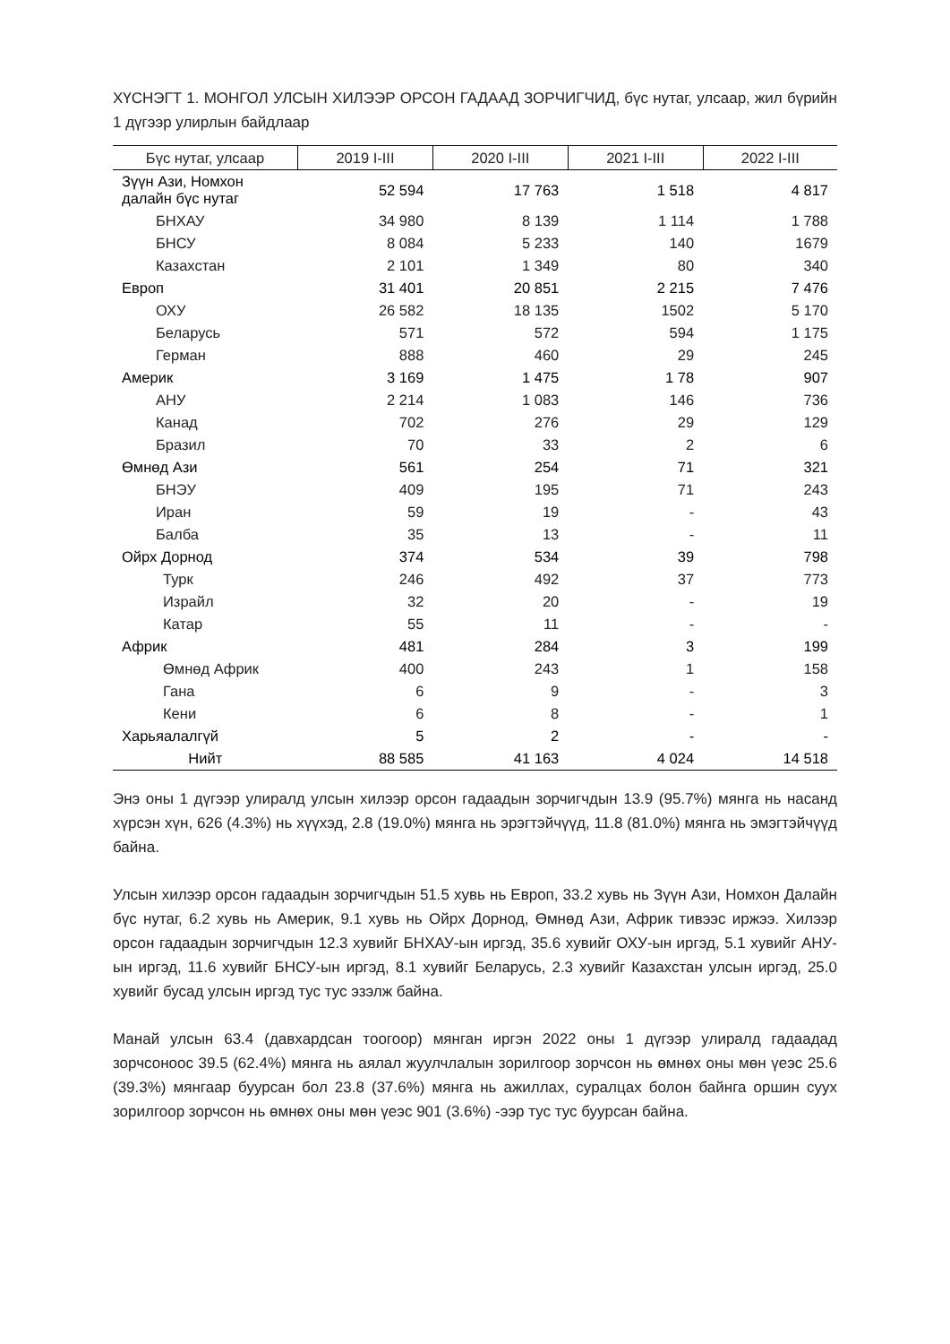ХҮСНЭГТ 1. МОНГОЛ УЛСЫН ХИЛЭЭР ОРСОН ГАДААД ЗОРЧИГЧИД, бүс нутаг, улсаар, жил бүрийн 1 дүгээр улирлын байдлаар
| Бүс нутаг, улсаар | 2019 I-III | 2020 I-III | 2021 I-III | 2022 I-III |
| --- | --- | --- | --- | --- |
| Зүүн Ази, Номхон далайн бүс нутаг | 52 594 | 17 763 | 1 518 | 4 817 |
| БНХАУ | 34 980 | 8 139 | 1 114 | 1 788 |
| БНСУ | 8 084 | 5 233 | 140 | 1679 |
| Казахстан | 2 101 | 1 349 | 80 | 340 |
| Европ | 31 401 | 20 851 | 2 215 | 7 476 |
| ОХУ | 26 582 | 18 135 | 1502 | 5 170 |
| Беларусь | 571 | 572 | 594 | 1 175 |
| Герман | 888 | 460 | 29 | 245 |
| Америк | 3 169 | 1 475 | 1 78 | 907 |
| АНУ | 2 214 | 1 083 | 146 | 736 |
| Канад | 702 | 276 | 29 | 129 |
| Бразил | 70 | 33 | 2 | 6 |
| Өмнөд Ази | 561 | 254 | 71 | 321 |
| БНЭУ | 409 | 195 | 71 | 243 |
| Иран | 59 | 19 | - | 43 |
| Балба | 35 | 13 | - | 11 |
| Ойрх Дорнод | 374 | 534 | 39 | 798 |
| Турк | 246 | 492 | 37 | 773 |
| Израйл | 32 | 20 | - | 19 |
| Катар | 55 | 11 | - | - |
| Африк | 481 | 284 | 3 | 199 |
| Өмнөд Африк | 400 | 243 | 1 | 158 |
| Гана | 6 | 9 | - | 3 |
| Кени | 6 | 8 | - | 1 |
| Харьяалалгүй | 5 | 2 | - | - |
| Нийт | 88 585 | 41 163 | 4 024 | 14 518 |
Энэ оны 1 дүгээр улиралд улсын хилээр орсон гадаадын зорчигчдын 13.9 (95.7%) мянга нь насанд хүрсэн хүн, 626 (4.3%) нь хүүхэд, 2.8 (19.0%) мянга нь эрэгтэйчүүд, 11.8 (81.0%) мянга нь эмэгтэйчүүд байна.
Улсын хилээр орсон гадаадын зорчигчдын 51.5 хувь нь Европ, 33.2 хувь нь Зүүн Ази, Номхон Далайн бүс нутаг, 6.2 хувь нь Америк, 9.1 хувь нь Ойрх Дорнод, Өмнөд Ази, Африк тивээс иржээ. Хилээр орсон гадаадын зорчигчдын 12.3 хувийг БНХАУ-ын иргэд, 35.6 хувийг ОХУ-ын иргэд, 5.1 хувийг АНУ-ын иргэд, 11.6 хувийг БНСУ-ын иргэд, 8.1 хувийг Беларусь, 2.3 хувийг Казахстан улсын иргэд, 25.0 хувийг бусад улсын иргэд тус тус эзэлж байна.
Манай улсын 63.4 (давхардсан тоогоор) мянган иргэн 2022 оны 1 дүгээр улиралд гадаадад зорчсоноос 39.5 (62.4%) мянга нь аялал жуулчлалын зорилгоор зорчсон нь өмнөх оны мөн үеэс 25.6 (39.3%) мянгаар буурсан бол 23.8 (37.6%) мянга нь ажиллах, суралцах болон байнга оршин суух зорилгоор зорчсон нь өмнөх оны мөн үеэс 901 (3.6%) -ээр тус тус буурсан байна.